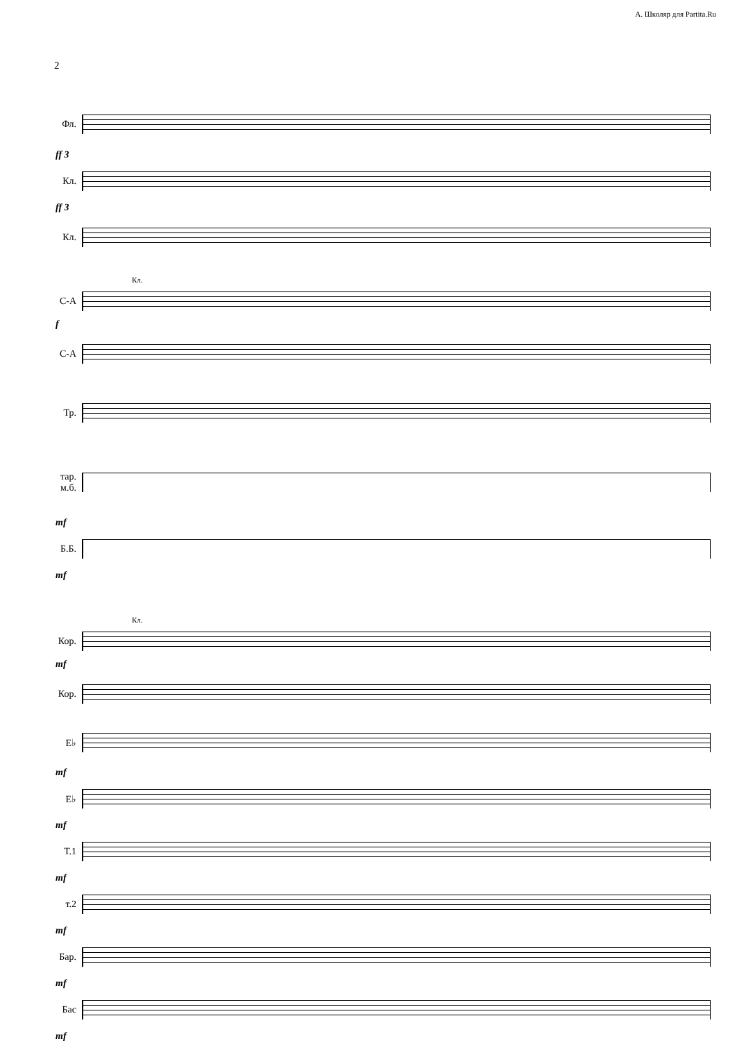А. Школяр для Partita.Ru
2
Фл.
ff 3
Кл.
ff 3
Кл.
Кл.
С-А
f
С-А
Тр.
тар.
м.б.
mf
Б.Б.
mf
Кл.
Кор.
mf
Кор.
E♭
mf
E♭
mf
Т.1
mf
т.2
mf
Бар.
mf
Бас
mf